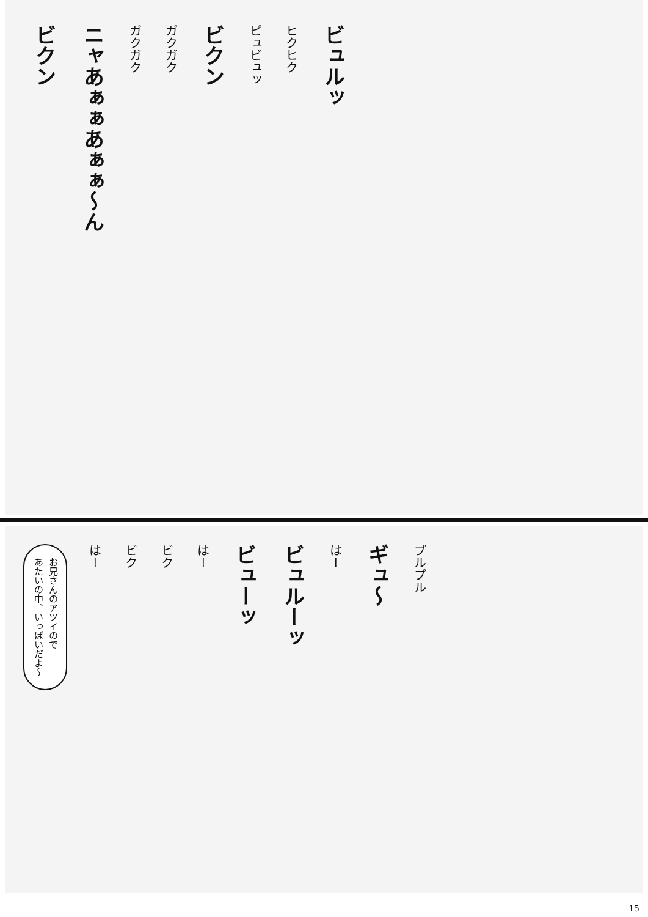ビクン
ニャあぁぁあぁぁ～ん
ガクガク
ガクガク
ビクン
ピュビュッ
ヒクヒク
ビュルッ
お兄さんのアツイので
あたいの中、いっぱいだよ～
はー
ビク
ビク
はー
ビューッ
ビュルーッ
はー
ギュ～
プルプル
15